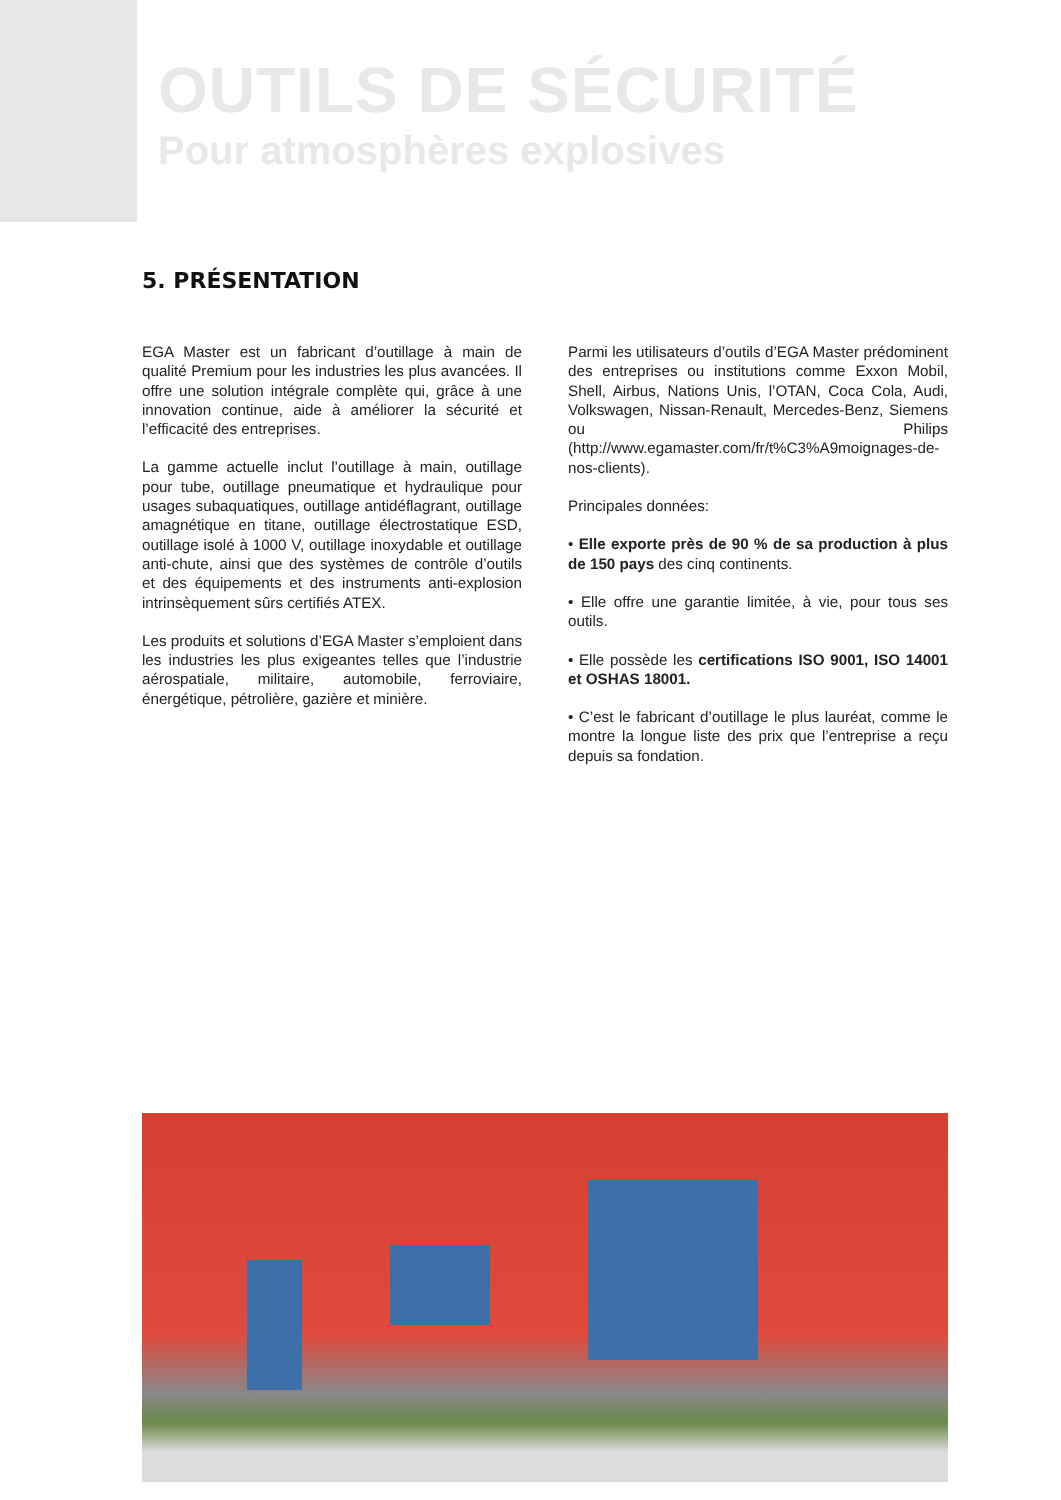OUTILS DE SÉCURITÉ
Pour atmosphères explosives
5. PRÉSENTATION
EGA Master est un fabricant d’outillage à main de qualité Premium pour les industries les plus avancées. Il offre une solution intégrale complète qui, grâce à une innovation continue, aide à améliorer la sécurité et l’efficacité des entreprises.
La gamme actuelle inclut l’outillage à main, outillage pour tube, outillage pneumatique et hydraulique pour usages subaquatiques, outillage antidéflagrant, outillage amagnétique en titane, outillage électrostatique ESD, outillage isolé à 1000 V, outillage inoxydable et outillage anti-chute, ainsi que des systèmes de contrôle d’outils et des équipements et des instruments anti-explosion intrinsèquement sûrs certifiés ATEX.
Les produits et solutions d’EGA Master s’emploient dans les industries les plus exigeantes telles que l’industrie aérospatiale, militaire, automobile, ferroviaire, énergétique, pétrolière, gazière et minière.
Parmi les utilisateurs d’outils d’EGA Master prédominent des entreprises ou institutions comme Exxon Mobil, Shell, Airbus, Nations Unis, l’OTAN, Coca Cola, Audi, Volkswagen, Nissan-Renault, Mercedes-Benz, Siemens ou Philips (http://www.egamaster.com/fr/t%C3%A9moignages-de-nos-clients).
Principales données:
• Elle exporte près de 90 % de sa production à plus de 150 pays des cinq continents.
• Elle offre une garantie limitée, à vie, pour tous ses outils.
• Elle possède les certifications ISO 9001, ISO 14001 et OSHAS 18001.
• C’est le fabricant d’outillage le plus lauréat, comme le montre la longue liste des prix que l’entreprise a reçu depuis sa fondation.